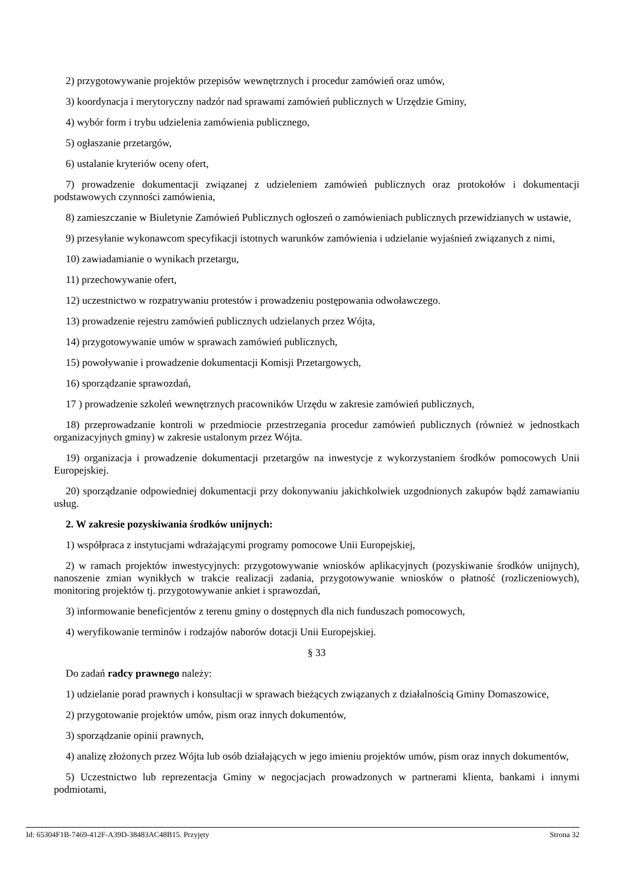2) przygotowywanie projektów przepisów wewnętrznych i procedur zamówień oraz umów,
3) koordynacja i merytoryczny nadzór nad sprawami zamówień publicznych w Urzędzie Gminy,
4) wybór form i trybu udzielenia zamówienia publicznego,
5) ogłaszanie przetargów,
6) ustalanie kryteriów oceny ofert,
7) prowadzenie dokumentacji związanej z udzieleniem zamówień publicznych oraz protokołów i dokumentacji podstawowych czynności zamówienia,
8) zamieszczanie w Biuletynie Zamówień Publicznych ogłoszeń o zamówieniach publicznych przewidzianych w ustawie,
9) przesyłanie wykonawcom specyfikacji istotnych warunków zamówienia i udzielanie wyjaśnień związanych z nimi,
10) zawiadamianie o wynikach przetargu,
11) przechowywanie ofert,
12) uczestnictwo w rozpatrywaniu protestów i prowadzeniu postępowania odwoławczego.
13) prowadzenie rejestru zamówień publicznych udzielanych przez Wójta,
14) przygotowywanie umów w sprawach zamówień publicznych,
15) powoływanie i prowadzenie dokumentacji Komisji Przetargowych,
16) sporządzanie sprawozdań,
17 ) prowadzenie szkoleń wewnętrznych pracowników Urzędu w zakresie zamówień publicznych,
18) przeprowadzanie kontroli w przedmiocie przestrzegania procedur zamówień publicznych (również w jednostkach organizacyjnych gminy) w zakresie ustalonym przez Wójta.
19) organizacja i prowadzenie dokumentacji przetargów na inwestycje z wykorzystaniem środków pomocowych Unii Europejskiej.
20) sporządzanie odpowiedniej dokumentacji przy dokonywaniu jakichkolwiek uzgodnionych zakupów bądź zamawianiu usług.
2. W zakresie pozyskiwania środków unijnych:
1) współpraca z instytucjami wdrażającymi programy pomocowe Unii Europejskiej,
2) w ramach projektów inwestycyjnych: przygotowywanie wniosków aplikacyjnych (pozyskiwanie środków unijnych), nanoszenie zmian wynikłych w trakcie realizacji zadania, przygotowywanie wniosków o płatność (rozliczeniowych), monitoring projektów tj. przygotowywanie ankiet i sprawozdań,
3) informowanie beneficjentów z terenu gminy o dostępnych dla nich funduszach pomocowych,
4) weryfikowanie terminów i rodzajów naborów dotacji Unii Europejskiej.
§ 33
Do zadań radcy prawnego należy:
1) udzielanie porad prawnych i konsultacji w sprawach bieżących związanych z działalnością Gminy Domaszowice,
2) przygotowanie projektów umów, pism oraz innych dokumentów,
3) sporządzanie opinii prawnych,
4) analizę złożonych przez Wójta lub osób działających w jego imieniu projektów umów, pism oraz innych dokumentów,
5) Uczestnictwo lub reprezentacja Gminy w negocjacjach prowadzonych w partnerami klienta, bankami i innymi podmiotami,
Id: 65304F1B-7469-412F-A39D-38483AC48B15. Przyjęty Strona 32